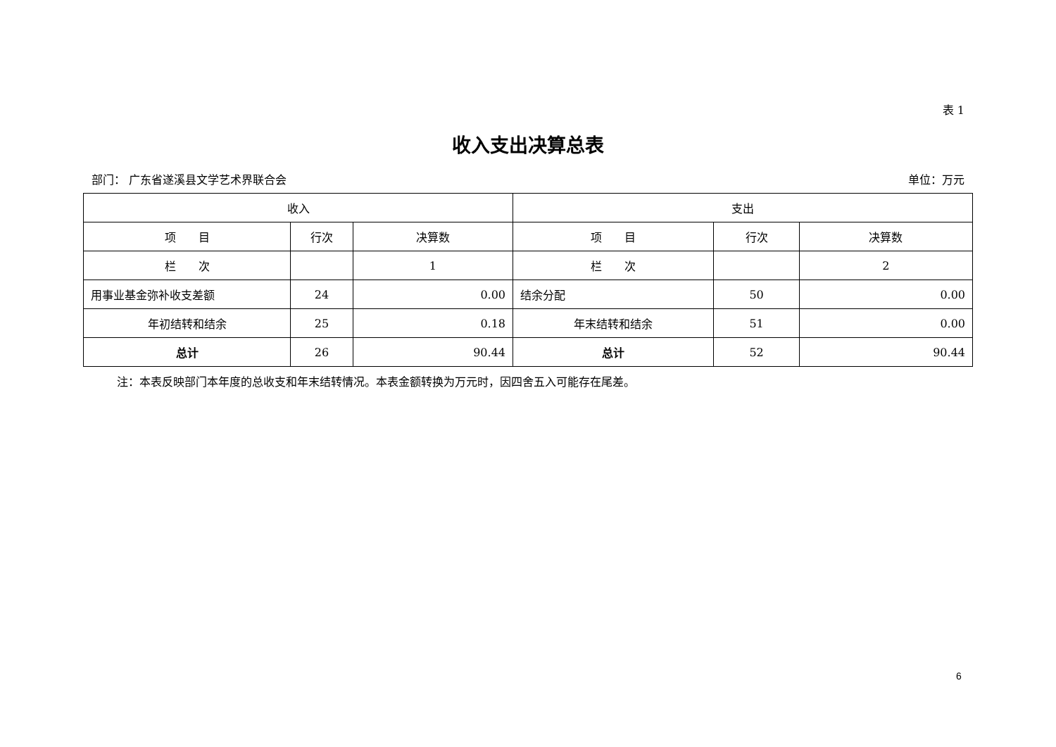表 1
收入支出决算总表
部门： 广东省遂溪县文学艺术界联合会 单位：万元
| 收入 | | | 支出 | | |
| --- | --- | --- | --- | --- | --- |
| 项 目 | 行次 | 决算数 | 项 目 | 行次 | 决算数 |
| 栏 次 | | 1 | 栏 次 | | 2 |
| 用事业基金弥补收支差额 | 24 | 0.00 | 结余分配 | 50 | 0.00 |
| 年初结转和结余 | 25 | 0.18 | 年末结转和结余 | 51 | 0.00 |
| 总计 | 26 | 90.44 | 总计 | 52 | 90.44 |
注：本表反映部门本年度的总收支和年末结转情况。本表金额转换为万元时，因四舍五入可能存在尾差。
6